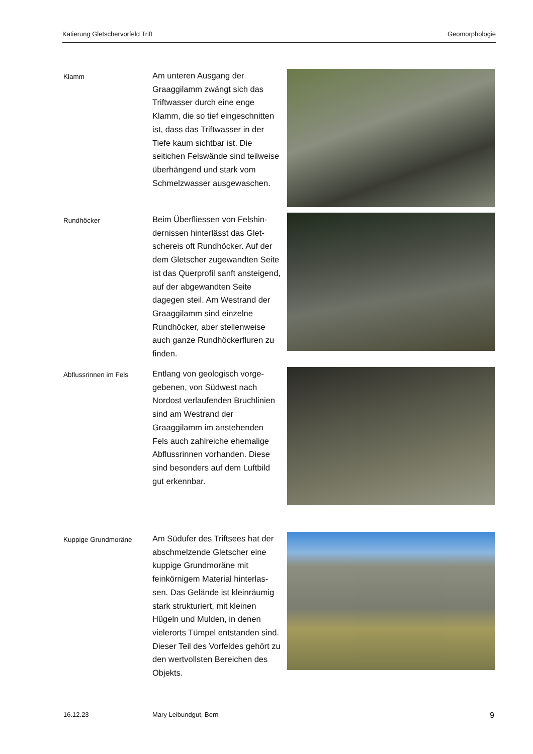Katierung Gletschervorfeld Trift Geomorphologie
Klamm
Am unteren Ausgang der Graaggilamm zwängt sich das Triftwasser durch eine enge Klamm, die so tief eingeschnit­ten ist, dass das Triftwasser in der Tiefe kaum sichtbar ist. Die seitichen Felswände sind teil­weise überhängend und stark vom Schmelzwasser ausgewa­schen.
Rundhöcker
Beim Überfliessen von Felshin­dernissen hinterlässt das Glet­schereis oft Rundhöcker. Auf der dem Gletscher zugewand­ten Seite ist das Querprofil sanft ansteigend, auf der abge­wandten Seite dagegen steil. Am Westrand der Graaggilamm sind einzelne Rundhöcker, aber stellenweise auch ganze Rund­höckerfluren zu finden.
Abflussrinnen im Fels
Entlang von geologisch vorge­gebenen, von Südwest nach Nordost verlaufenden Bruchli­nien sind am Westrand der Graaggilamm im anstehenden Fels auch zahlreiche ehemalige Abflussrinnen vorhanden. Diese sind besonders auf dem Luftbild gut erkennbar.
Kuppige Grundmoräne
Am Südufer des Triftsees hat der abschmelzende Gletscher eine kuppige Grundmoräne mit feinkörnigem Material hinterlas­sen. Das Gelände ist kleinräu­mig stark strukturiert, mit klei­nen Hügeln und Mulden, in de­nen vielerorts Tümpel entstan­den sind. Dieser Teil des Vor­feldes gehört zu den wertvoll­sten Bereichen des Objekts.
16.12.23 Mary Leibundgut, Bern 9